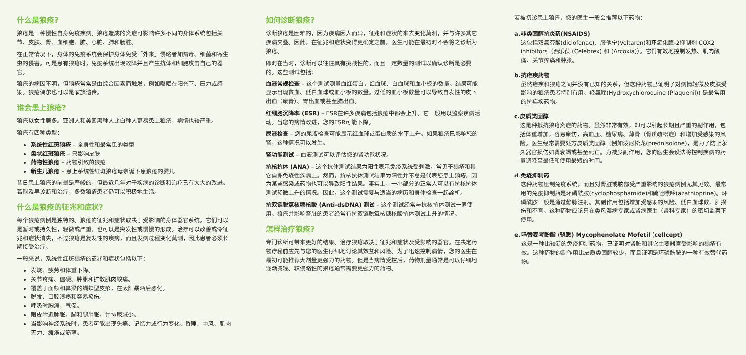什么是狼疮?
狼疮是一种慢性自身免疫疾病。狼疮造成的炎症可影响许多不同的身体系统包括关节、皮肤、肾、血细胞、脑、心脏、肺和肠脏。
在正常情况下，身体的免疫系统会保护身体免受「外来」侵略者如病毒、细菌和寄生虫的侵害。可是患有狼疮时，免疫系统出现故障并且产生抗体和细胞攻击自己的器官。
狼疮的病因不明，但狼疮常常是由综合因素而触发，例如曝晒在阳光下、压力或感染。狼疮偶尔也可以是家族遗传。
谁会患上狼疮?
狼疮以女性居多。亚洲人和美国黑种人比白种人更易患上狼疮，病情也较严重。
狼疮有四种类型：
系统性红斑狼疮 – 全身性和最常见的类型
盘状红斑狼疮 – 只影响皮肤
药物性狼疮 – 药物引致的狼疮
新生儿狼疮 – 患上系统性红斑狼疮母亲诞下患狼疮的婴儿
昔日患上狼疮的前景是严峻的，但最近几年对于疾病的诊断和治疗已有大大的改进。若能及早诊断和治疗，多数狼疮患者仍可以积极地生活。
什么是狼疮的征兆和症状?
每个狼疮病例是独特的。狼疮的征兆和症状取决于受影响的身体器官系统。它们可以是暂时或持久性，轻微或严重，也可以是突发性或慢慢的形成。治疗可以改善或令征兆和症状消失，不过狼疮是复发性的疾病，而且发病过程变化莫测，因此患者必须长期接受治疗。
一般来说，系统性红斑狼疮的征兆和症状包括以下：
发烧、疲劳和体重下降。
关节疼痛、僵硬、肿胀和扩散肌肉酸痛。
覆盖于面颊和鼻梁的蝴蝶型皮疹，在太阳暴晒后恶化。
脱发、口腔溃疡和容易瘀伤。
呼吸时胸痛，气促。
眼皮附近肿胀，脚和腿肿胀，并排尿减少。
当影响神经系统时，患者可能出现头痛、记忆力或行为变化、昏睡、中风、肌肉无力、瘫痪或筋挛。
如何诊断狼疮?
诊断狼疮是困难的，因为疾病因人而异，征兆和症状的来去变化莫测，并与许多其它疾病交叠。因此，在征兆和症状变得更确定之前，医生可能在最初时不会将之诊断为狼疮。
即时在当时，诊断可以往往具有挑战性的，而且一定数量的测试以确认诊断是必要的。这些测试包括：
血液常规检查 – 这个测试测量血红蛋白，红血球、白血球和血小板的数量。结果可能显示出现贫血、低白血球或血小板的数量。过低的血小板数量可以导致自发性的皮下出血（瘀青）、胃出血或甚至脑出血。
红细胞沉降率 (ESR) – ESR在许多疾病包括狼疮中都会上升。它一般用以监察疾病活动。当您的病情改进，您的ESR可能下降。
尿液检查 – 您的尿液检查可能显示红血球或蛋白质的水平上升。如果狼疮已影响您的肾，这种情况可以发生。
肾功能测试 – 血液测试可以评估您的肾功能状况。
抗核抗体 (ANA) – 这个抗体测试结果为阳性表示免疫系统受刺激，常见于狼疮和其它自身免疫性疾病上。然而，抗核抗体测试结果为阳性并不总是代表您患上狼疮，因为某些感染或药物也可以导致阳性结果。事实上，一小部分的正常人可以有抗核抗体测试轻微上升的情况。因此，这个测试需要与适当的病历和身体检查一起詮析。
抗双链脱氧核糖核酸 (Anti-dsDNA) 测试 – 这个测试经常与抗核抗体测试一同使用。狼疮并影响肾脏的患者经常有抗双链脱氧核糖核酸抗体测试上升的情况。
怎样治疗狼疮?
专门诊所可带来更好的结果。治疗狼疮取决于征兆和症状及受影响的器官。在决定药物疗程前应先与您的医生仔细地讨论其效益和风险。为了迅速控制病情，您的医生在最初可能推荐大剂量更强力的药物。但是当病情受控后，药物剂量通常是可以仔细地逐渐减轻。较侵略性的狼疮通常需要更强力的药物。
若被初诊患上狼疮，您的医生一般会推荐以下药物：
a. 非类固醇抗炎药(NSAIDS)
这包括双氯芬酸(diclofenac)、服他宁(Voltaren)和环氧化酶-2抑制剂 COX2 inhibitors（西乐葆 (Celebrex) 和 (Arcoxia)）。它们有效地控制发热、肌肉酸痛、关节疼痛和肿胀。
b. 抗疟疾药物
虽然疟疾和狼疮之间并没有已知的关系，但这种药物已证明了对病情轻微及皮肤受影响的狼疮患者特别有用。羟氯喹(Hydroxychloroquine (Plaquenil)) 是最常用的抗疟疾药物。
c. 皮质类固醇
这是种抵抗狼疮炎症的药物。虽然非常有效，却可以引起长期且严重的副作用，包括体重增加，容易瘀伤，高血压、糖尿病、薄骨（骨质疏松症）和增加受感染的风险。医生经常需要处方皮质类固醇（例如泼尼松龙(prednisolone)，是为了防止永久器官损伤如肾衰竭或甚至死亡。为减少副作用，您的医生会设法将控制疾病的药量调降至最低和使用最短的时间。
d. 免疫抑制药
这种药物压制免疫系统，而且对肾脏或脑部受严重影响的狼疮病例尤其见效。最常用的免疫抑制药是环磷酰胺(cyclophosphamide)和硫唑嘌呤(azathioprine)。环磷酰胺一般是通过静脉注射。其副作用包括增加受感染的风险、低白血球数、肝损伤和不育。这种药物应该只在类风湿病专家或肾病医生（肾科专家）的密切监察下使用。
e. 吗替麦考酚酯 (骁悉) Mycophenolate Mofetil (cellcept)
这是一种比较新的免疫抑制药物，已证明对肾脏和其它主要器官受影响的狼疮有效。这种药物的副作用比皮质类固醇较少，而且证明是环磷酰胺的一种有效替代药物。